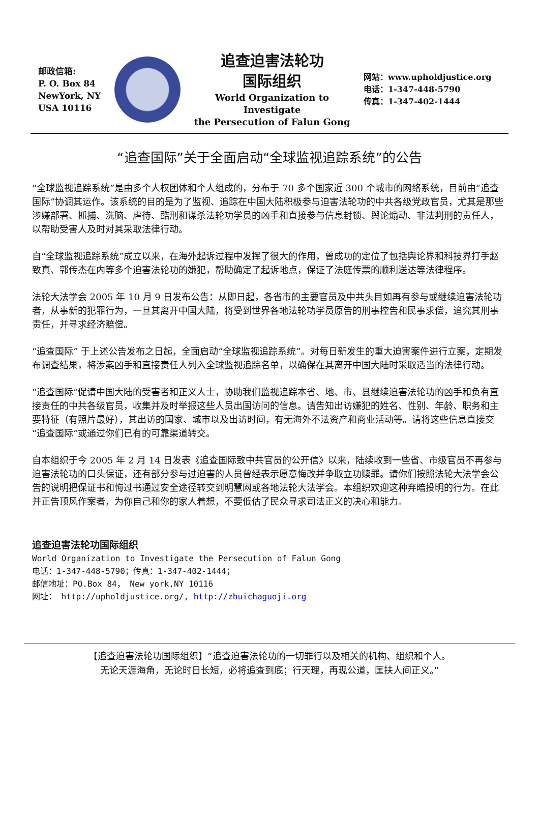邮政信箱:
P. O. Box 84
NewYork, NY
USA 10116
追查迫害法轮功
国际组织
World Organization to Investigate
the Persecution of Falun Gong
网站：www.upholdjustice.org
电话：1-347-448-5790
传真：1-347-402-1444
“追查国际”关于全面启动“全球监视追踪系统”的公告
“全球监视追踪系统”是由多个人权团体和个人组成的，分布于 70 多个国家近 300 个城市的网络系统，目前由“追查国际”协调其运作。该系统的目的是为了监视、追踪在中国大陆积极参与迫害法轮功的中共各级党政官员，尤其是那些涉嫌部署、抓捕、洗脑、虐待、酷刑和谋杀法轮功学员的凶手和直接参与信息封锁、舆论煽动、非法判刑的责任人，以帮助受害人及时对其采取法律行动。
自“全球监视追踪系统”成立以来，在海外起诉过程中发挥了很大的作用，曾成功的定位了包括舆论界和科技界打手赵致真、郭传杰在内等多个迫害法轮功的嫌犯，帮助确定了起诉地点，保证了法庭传票的顺利送达等法律程序。
法轮大法学会 2005 年 10 月 9 日发布公告：从即日起，各省市的主要官员及中共头目如再有参与或继续迫害法轮功者，从事新的犯罪行为，一旦其离开中国大陆，将受到世界各地法轮功学员原告的刑事控告和民事求偿，追究其刑事责任，并寻求经济赔偿。
“追查国际” 于上述公告发布之日起，全面启动“全球监视追踪系统”。对每日新发生的重大迫害案件进行立案，定期发布调查结果，将涉案凶手和直接责任人列入全球监视追踪名单，以确保在其离开中国大陆时采取适当的法律行动。
“追查国际”促请中国大陆的受害者和正义人士，协助我们监视追踪本省、地、市、县继续迫害法轮功的凶手和负有直接责任的中共各级官员，收集并及时举报这些人员出国访问的信息。请告知出访嫌犯的姓名、性别、年龄、职务和主要特征（有照片最好），其出访的国家、城市以及出访时间，有无海外不法资产和商业活动等。请将这些信息直接交“追查国际”或通过你们已有的可靠渠道转交。
自本组织于今 2005 年 2 月 14 日发表《追查国际致中共官员的公开信》以来，陆续收到一些省、市级官员不再参与迫害法轮功的口头保证，还有部分参与过迫害的人员曾经表示愿意悔改并争取立功赎罪。请你们按照法轮大法学会公告的说明把保证书和悔过书通过安全途径转交到明慧网或各地法轮大法学会。本组织欢迎这种弃暗投明的行为。在此并正告顶风作案者，为你自己和你的家人着想，不要低估了民众寻求司法正义的决心和能力。
追查迫害法轮功国际组织
World Organization to Investigate the Persecution of Falun Gong
电话：1-347-448-5790；传真：1-347-402-1444；
邮信地址：PO.Box 84， New york,NY 10116
网址： http://upholdjustice.org/, http://zhuichaguoji.org
【追查迫害法轮功国际组织】“追查迫害法轮功的一切罪行以及相关的机构、组织和个人。
无论天涯海角，无论时日长短，必将追查到底；行天理，再现公道，匡扶人间正义。”